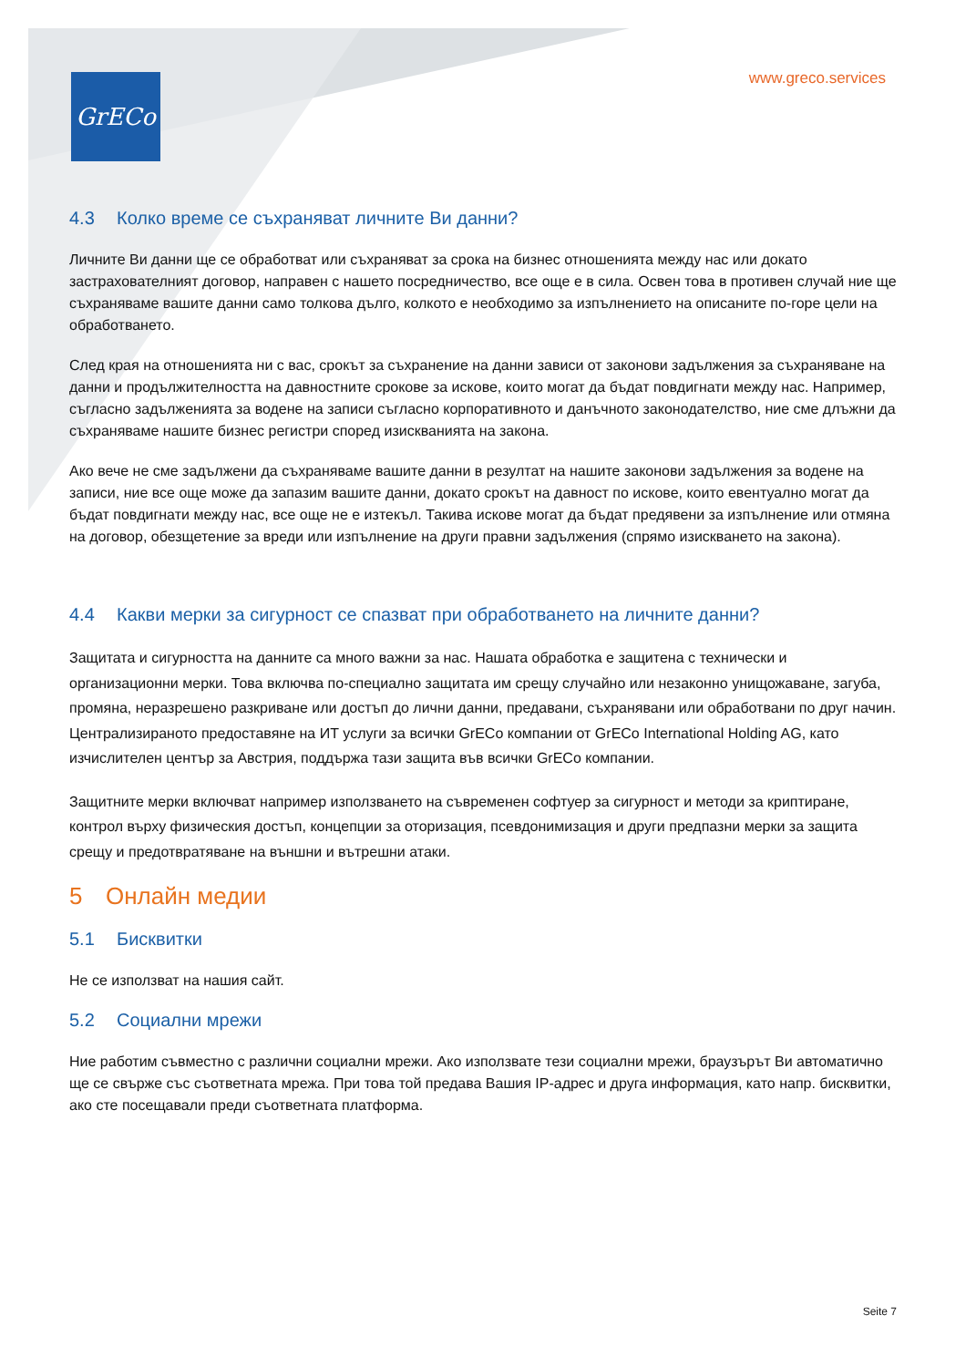GrECo www.greco.services
4.3 Колко време се съхраняват личните Ви данни?
Личните Ви данни ще се обработват или съхраняват за срока на бизнес отношенията между нас или докато застрахователният договор, направен с нашето посредничество, все още е в сила. Освен това в противен случай ние ще съхраняваме вашите данни само толкова дълго, колкото е необходимо за изпълнението на описаните по-горе цели на обработването.
След края на отношенията ни с вас, срокът за съхранение на данни зависи от законови задължения за съхраняване на данни и продължителността на давностните срокове за искове, които могат да бъдат повдигнати между нас. Например, съгласно задълженията за водене на записи съгласно корпоративното и данъчното законодателство, ние сме длъжни да съхраняваме нашите бизнес регистри според изискванията на закона.
Ако вече не сме задължени да съхраняваме вашите данни в резултат на нашите законови задължения за водене на записи, ние все още може да запазим вашите данни, докато срокът на давност по искове, които евентуално могат да бъдат повдигнати между нас, все още не е изтекъл. Такива искове могат да бъдат предявени за изпълнение или отмяна на договор, обезщетение за вреди или изпълнение на други правни задължения (спрямо изискването на закона).
4.4 Какви мерки за сигурност се спазват при обработването на личните данни?
Защитата и сигурността на данните са много важни за нас. Нашата обработка е защитена с технически и организационни мерки. Това включва по-специално защитата им срещу случайно или незаконно унищожаване, загуба, промяна, неразрешено разкриване или достъп до лични данни, предавани, съхранявани или обработвани по друг начин. Централизираното предоставяне на ИТ услуги за всички GrECo компании от GrECo International Holding AG, като изчислителен център за Австрия, поддържа тази защита във всички GrECo компании.
Защитните мерки включват например използването на съвременен софтуер за сигурност и методи за криптиране, контрол върху физическия достъп, концепции за оторизация, псевдонимизация и други предпазни мерки за защита срещу и предотвратяване на външни и вътрешни атаки.
5 Онлайн медии
5.1 Бисквитки
Не се използват на нашия сайт.
5.2 Социални мрежи
Ние работим съвместно с различни социални мрежи. Ако използвате тези социални мрежи, браузърът Ви автоматично ще се свърже със съответната мрежа. При това той предава Вашия IP-адрес и друга информация, като напр. бисквитки, ако сте посещавали преди съответната платформа.
Seite 7